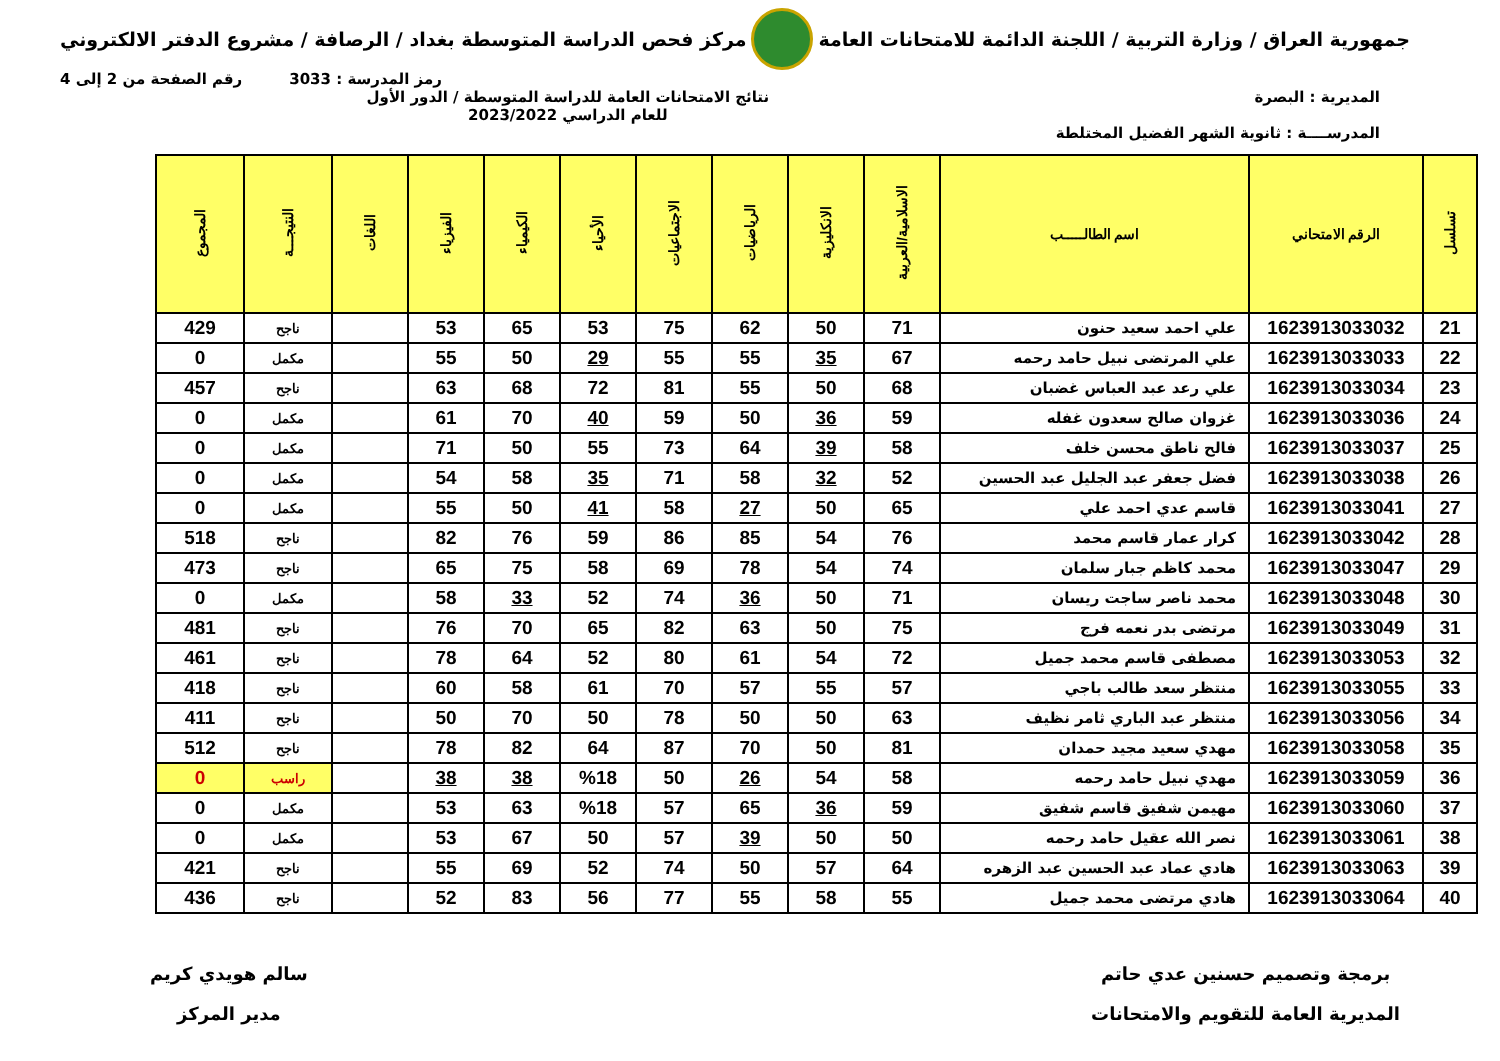جمهورية العراق / وزارة التربية / اللجنة الدائمة للامتحانات العامة
مركز فحص الدراسة المتوسطة بغداد / الرصافة / مشروع الدفتر الالكتروني
رمز المدرسة : 3033 رقم الصفحة من 2 إلى 4
المديرية : البصرة
المدرســــة : ثانوية الشهر الفضيل المختلطة
نتائج الامتحانات العامة للدراسة المتوسطة / الدور الأول
للعام الدراسي 2023/2022
| تسلسل | الرقم الامتحاني | اسم الطالـــــب | الاسلامية/العربية | الانكليزية | الرياضيات | الاجتماعيات | الأحياء | الكيمياء | الفيزياء | اللغات | النتيجـــة | المجموع |
| --- | --- | --- | --- | --- | --- | --- | --- | --- | --- | --- | --- | --- |
| 21 | 1623913033032 | علي احمد سعيد حنون | 71 | 50 | 62 | 75 | 53 | 65 | 53 | | ناجح | 429 |
| 22 | 1623913033033 | علي المرتضى نبيل حامد رحمه | 67 | 35 | 55 | 55 | 29 | 50 | 55 | | مكمل | 0 |
| 23 | 1623913033034 | علي رعد عبد العباس غضبان | 68 | 50 | 55 | 81 | 72 | 68 | 63 | | ناجح | 457 |
| 24 | 1623913033036 | غزوان صالح سعدون غفله | 59 | 36 | 50 | 59 | 40 | 70 | 61 | | مكمل | 0 |
| 25 | 1623913033037 | فالح ناطق محسن خلف | 58 | 39 | 64 | 73 | 55 | 50 | 71 | | مكمل | 0 |
| 26 | 1623913033038 | فضل جعفر عبد الجليل عبد الحسين | 52 | 32 | 58 | 71 | 35 | 58 | 54 | | مكمل | 0 |
| 27 | 1623913033041 | قاسم عدي احمد علي | 65 | 50 | 27 | 58 | 41 | 50 | 55 | | مكمل | 0 |
| 28 | 1623913033042 | كرار عمار قاسم محمد | 76 | 54 | 85 | 86 | 59 | 76 | 82 | | ناجح | 518 |
| 29 | 1623913033047 | محمد كاظم جبار سلمان | 74 | 54 | 78 | 69 | 58 | 75 | 65 | | ناجح | 473 |
| 30 | 1623913033048 | محمد ناصر ساجت ريسان | 71 | 50 | 36 | 74 | 52 | 33 | 58 | | مكمل | 0 |
| 31 | 1623913033049 | مرتضى بدر نعمه فرج | 75 | 50 | 63 | 82 | 65 | 70 | 76 | | ناجح | 481 |
| 32 | 1623913033053 | مصطفى قاسم محمد جميل | 72 | 54 | 61 | 80 | 52 | 64 | 78 | | ناجح | 461 |
| 33 | 1623913033055 | منتظر سعد طالب باجي | 57 | 55 | 57 | 70 | 61 | 58 | 60 | | ناجح | 418 |
| 34 | 1623913033056 | منتظر عبد الباري ثامر نظيف | 63 | 50 | 50 | 78 | 50 | 70 | 50 | | ناجح | 411 |
| 35 | 1623913033058 | مهدي سعيد مجيد حمدان | 81 | 50 | 70 | 87 | 64 | 82 | 78 | | ناجح | 512 |
| 36 | 1623913033059 | مهدي نبيل حامد رحمه | 58 | 54 | 26 | 50 | %18 | 38 | 38 | | راسب | 0 |
| 37 | 1623913033060 | مهيمن شفيق قاسم شفيق | 59 | 36 | 65 | 57 | %18 | 63 | 53 | | مكمل | 0 |
| 38 | 1623913033061 | نصر الله عقيل حامد رحمه | 50 | 50 | 39 | 57 | 50 | 67 | 53 | | مكمل | 0 |
| 39 | 1623913033063 | هادي عماد عبد الحسين عبد الزهره | 64 | 57 | 50 | 74 | 52 | 69 | 55 | | ناجح | 421 |
| 40 | 1623913033064 | هادي مرتضى محمد جميل | 55 | 58 | 55 | 77 | 56 | 83 | 52 | | ناجح | 436 |
برمجة وتصميم حسنين عدي حاتم
المديرية العامة للتقويم والامتحانات
سالم هويدي كريم
مدير المركز